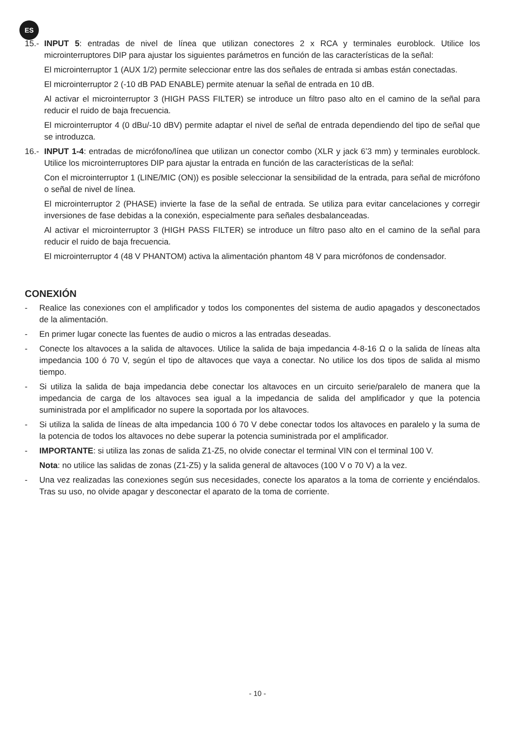ES
15.-
INPUT 5: entradas de nivel de línea que utilizan conectores 2 x RCA y terminales euroblock. Utilice los microinterruptores DIP para ajustar los siguientes parámetros en función de las características de la señal:
El microinterruptor 1 (AUX 1/2) permite seleccionar entre las dos señales de entrada si ambas están conectadas.
El microinterruptor 2 (-10 dB PAD ENABLE) permite atenuar la señal de entrada en 10 dB.
Al activar el microinterruptor 3 (HIGH PASS FILTER) se introduce un filtro paso alto en el camino de la señal para reducir el ruido de baja frecuencia.
El microinterruptor 4 (0 dBu/-10 dBV) permite adaptar el nivel de señal de entrada dependiendo del tipo de señal que se introduzca.
16.-
INPUT 1-4: entradas de micrófono/línea que utilizan un conector combo (XLR y jack 6’3 mm) y terminales euroblock. Utilice los microinterruptores DIP para ajustar la entrada en función de las características de la señal:
Con el microinterruptor 1 (LINE/MIC (ON)) es posible seleccionar la sensibilidad de la entrada, para señal de micrófono o señal de nivel de línea.
El microinterruptor 2 (PHASE) invierte la fase de la señal de entrada. Se utiliza para evitar cancelaciones y corregir inversiones de fase debidas a la conexión, especialmente para señales desbalanceadas.
Al activar el microinterruptor 3 (HIGH PASS FILTER) se introduce un filtro paso alto en el camino de la señal para reducir el ruido de baja frecuencia.
El microinterruptor 4 (48 V PHANTOM) activa la alimentación phantom 48 V para micrófonos de condensador.
CONEXIÓN
- Realice las conexiones con el amplificador y todos los componentes del sistema de audio apagados y desconectados de la alimentación.
- En primer lugar conecte las fuentes de audio o micros a las entradas deseadas.
- Conecte los altavoces a la salida de altavoces. Utilice la salida de baja impedancia 4-8-16 Ω o la salida de líneas alta impedancia 100 ó 70 V, según el tipo de altavoces que vaya a conectar. No utilice los dos tipos de salida al mismo tiempo.
- Si utiliza la salida de baja impedancia debe conectar los altavoces en un circuito serie/paralelo de manera que la impedancia de carga de los altavoces sea igual a la impedancia de salida del amplificador y que la potencia suministrada por el amplificador no supere la soportada por los altavoces.
- Si utiliza la salida de líneas de alta impedancia 100 ó 70 V debe conectar todos los altavoces en paralelo y la suma de la potencia de todos los altavoces no debe superar la potencia suministrada por el amplificador.
- IMPORTANTE: si utiliza las zonas de salida Z1-Z5, no olvide conectar el terminal VIN con el terminal 100 V.
Nota: no utilice las salidas de zonas (Z1-Z5) y la salida general de altavoces (100 V o 70 V) a la vez.
- Una vez realizadas las conexiones según sus necesidades, conecte los aparatos a la toma de corriente y enciéndalos. Tras su uso, no olvide apagar y desconectar el aparato de la toma de corriente.
- 10 -